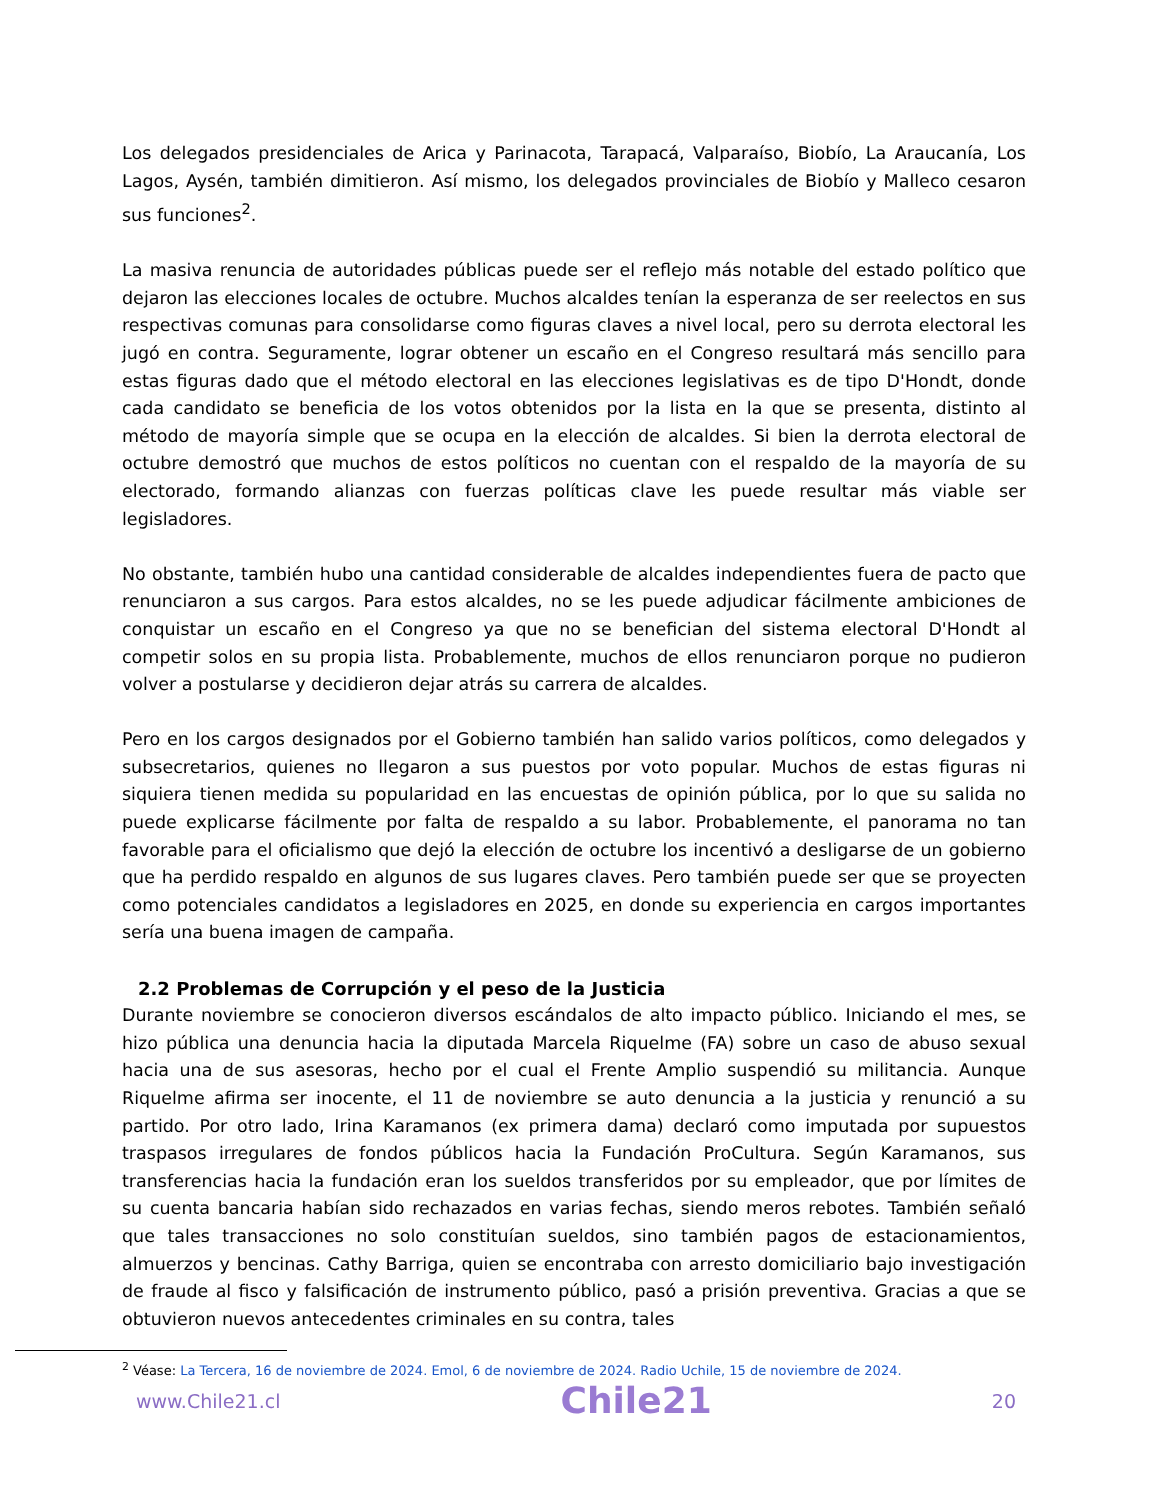Los delegados presidenciales de Arica y Parinacota, Tarapacá, Valparaíso, Biobío, La Araucanía, Los Lagos, Aysén, también dimitieron. Así mismo, los delegados provinciales de Biobío y Malleco cesaron sus funciones<sup>2</sup>.
La masiva renuncia de autoridades públicas puede ser el reflejo más notable del estado político que dejaron las elecciones locales de octubre. Muchos alcaldes tenían la esperanza de ser reelectos en sus respectivas comunas para consolidarse como figuras claves a nivel local, pero su derrota electoral les jugó en contra. Seguramente, lograr obtener un escaño en el Congreso resultará más sencillo para estas figuras dado que el método electoral en las elecciones legislativas es de tipo D'Hondt, donde cada candidato se beneficia de los votos obtenidos por la lista en la que se presenta, distinto al método de mayoría simple que se ocupa en la elección de alcaldes. Si bien la derrota electoral de octubre demostró que muchos de estos políticos no cuentan con el respaldo de la mayoría de su electorado, formando alianzas con fuerzas políticas clave les puede resultar más viable ser legisladores.
No obstante, también hubo una cantidad considerable de alcaldes independientes fuera de pacto que renunciaron a sus cargos. Para estos alcaldes, no se les puede adjudicar fácilmente ambiciones de conquistar un escaño en el Congreso ya que no se benefician del sistema electoral D'Hondt al competir solos en su propia lista. Probablemente, muchos de ellos renunciaron porque no pudieron volver a postularse y decidieron dejar atrás su carrera de alcaldes.
Pero en los cargos designados por el Gobierno también han salido varios políticos, como delegados y subsecretarios, quienes no llegaron a sus puestos por voto popular. Muchos de estas figuras ni siquiera tienen medida su popularidad en las encuestas de opinión pública, por lo que su salida no puede explicarse fácilmente por falta de respaldo a su labor. Probablemente, el panorama no tan favorable para el oficialismo que dejó la elección de octubre los incentivó a desligarse de un gobierno que ha perdido respaldo en algunos de sus lugares claves. Pero también puede ser que se proyecten como potenciales candidatos a legisladores en 2025, en donde su experiencia en cargos importantes sería una buena imagen de campaña.
2.2 Problemas de Corrupción y el peso de la Justicia
Durante noviembre se conocieron diversos escándalos de alto impacto público. Iniciando el mes, se hizo pública una denuncia hacia la diputada Marcela Riquelme (FA) sobre un caso de abuso sexual hacia una de sus asesoras, hecho por el cual el Frente Amplio suspendió su militancia. Aunque Riquelme afirma ser inocente, el 11 de noviembre se auto denuncia a la justicia y renunció a su partido. Por otro lado, Irina Karamanos (ex primera dama) declaró como imputada por supuestos traspasos irregulares de fondos públicos hacia la Fundación ProCultura. Según Karamanos, sus transferencias hacia la fundación eran los sueldos transferidos por su empleador, que por límites de su cuenta bancaria habían sido rechazados en varias fechas, siendo meros rebotes. También señaló que tales transacciones no solo constituían sueldos, sino también pagos de estacionamientos, almuerzos y bencinas. Cathy Barriga, quien se encontraba con arresto domiciliario bajo investigación de fraude al fisco y falsificación de instrumento público, pasó a prisión preventiva. Gracias a que se obtuvieron nuevos antecedentes criminales en su contra, tales
<sup>2</sup> Véase: La Tercera, 16 de noviembre de 2024. Emol, 6 de noviembre de 2024. Radio Uchile, 15 de noviembre de 2024.
www.Chile21.cl Chile21 20